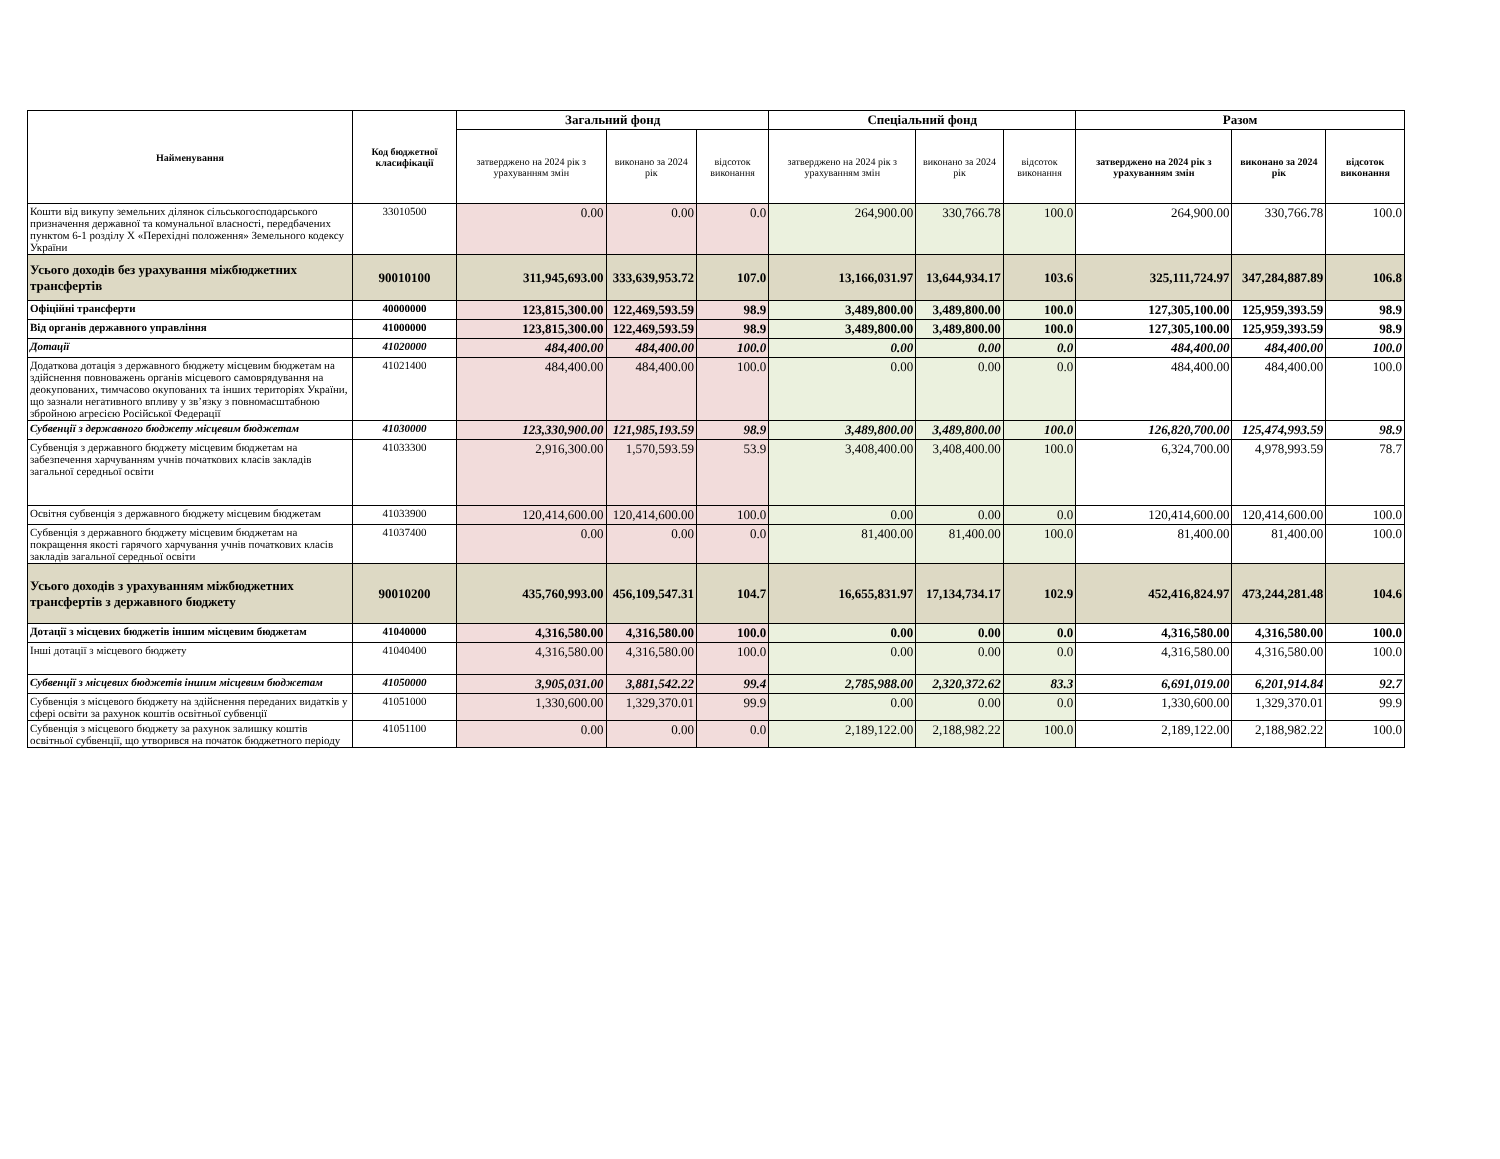| Найменування | Код бюджетної класифікації | Загальний фонд | | | Спеціальний фонд | | | Разом | | |
| --- | --- | --- | --- | --- | --- | --- | --- | --- | --- | --- |
| | | затверджено на 2024 рік з урахуванням змін | виконано за 2024 рік | відсоток виконання | затверджено на 2024 рік з урахуванням змін | виконано за 2024 рік | відсоток виконання | затверджено на 2024 рік з урахуванням змін | виконано за 2024 рік | відсоток виконання |
| Кошти від викупу земельних ділянок сільськогосподарського призначення державної та комунальної власності, передбачених пунктом 6-1 розділу X «Перехідні положення» Земельного кодексу України | 33010500 | 0.00 | 0.00 | 0.0 | 264,900.00 | 330,766.78 | 100.0 | 264,900.00 | 330,766.78 | 100.0 |
| Усього доходів без урахування міжбюджетних трансфертів | 90010100 | 311,945,693.00 | 333,639,953.72 | 107.0 | 13,166,031.97 | 13,644,934.17 | 103.6 | 325,111,724.97 | 347,284,887.89 | 106.8 |
| Офіційні трансферти | 40000000 | 123,815,300.00 | 122,469,593.59 | 98.9 | 3,489,800.00 | 3,489,800.00 | 100.0 | 127,305,100.00 | 125,959,393.59 | 98.9 |
| Від органів державного управління | 41000000 | 123,815,300.00 | 122,469,593.59 | 98.9 | 3,489,800.00 | 3,489,800.00 | 100.0 | 127,305,100.00 | 125,959,393.59 | 98.9 |
| Дотації | 41020000 | 484,400.00 | 484,400.00 | 100.0 | 0.00 | 0.00 | 0.0 | 484,400.00 | 484,400.00 | 100.0 |
| Додаткова дотація з державного бюджету місцевим бюджетам на здійснення повноважень органів місцевого самоврядування на деокупованих, тимчасово окупованих та інших територіях України, що зазнали негативного впливу у зв’язку з повномасштабною збройною агресією Російської Федерації | 41021400 | 484,400.00 | 484,400.00 | 100.0 | 0.00 | 0.00 | 0.0 | 484,400.00 | 484,400.00 | 100.0 |
| Субвенції з державного бюджету місцевим бюджетам | 41030000 | 123,330,900.00 | 121,985,193.59 | 98.9 | 3,489,800.00 | 3,489,800.00 | 100.0 | 126,820,700.00 | 125,474,993.59 | 98.9 |
| Субвенція з державного бюджету місцевим бюджетам на забезпечення харчуванням учнів початкових класів закладів загальної середньої освіти | 41033300 | 2,916,300.00 | 1,570,593.59 | 53.9 | 3,408,400.00 | 3,408,400.00 | 100.0 | 6,324,700.00 | 4,978,993.59 | 78.7 |
| Освітня субвенція з державного бюджету місцевим бюджетам | 41033900 | 120,414,600.00 | 120,414,600.00 | 100.0 | 0.00 | 0.00 | 0.0 | 120,414,600.00 | 120,414,600.00 | 100.0 |
| Субвенція з державного бюджету місцевим бюджетам на покращення якості гарячого харчування учнів початкових класів закладів загальної середньої освіти | 41037400 | 0.00 | 0.00 | 0.0 | 81,400.00 | 81,400.00 | 100.0 | 81,400.00 | 81,400.00 | 100.0 |
| Усього доходів з урахуванням міжбюджетних трансфертів з державного бюджету | 90010200 | 435,760,993.00 | 456,109,547.31 | 104.7 | 16,655,831.97 | 17,134,734.17 | 102.9 | 452,416,824.97 | 473,244,281.48 | 104.6 |
| Дотації з місцевих бюджетів іншим місцевим бюджетам | 41040000 | 4,316,580.00 | 4,316,580.00 | 100.0 | 0.00 | 0.00 | 0.0 | 4,316,580.00 | 4,316,580.00 | 100.0 |
| Інші дотації з місцевого бюджету | 41040400 | 4,316,580.00 | 4,316,580.00 | 100.0 | 0.00 | 0.00 | 0.0 | 4,316,580.00 | 4,316,580.00 | 100.0 |
| Субвенції з місцевих бюджетів іншим місцевим бюджетам | 41050000 | 3,905,031.00 | 3,881,542.22 | 99.4 | 2,785,988.00 | 2,320,372.62 | 83.3 | 6,691,019.00 | 6,201,914.84 | 92.7 |
| Субвенція з місцевого бюджету на здійснення переданих видатків у сфері освіти за рахунок коштів освітньої субвенції | 41051000 | 1,330,600.00 | 1,329,370.01 | 99.9 | 0.00 | 0.00 | 0.0 | 1,330,600.00 | 1,329,370.01 | 99.9 |
| Субвенція з місцевого бюджету за рахунок залишку коштів освітньої субвенції, що утворився на початок бюджетного періоду | 41051100 | 0.00 | 0.00 | 0.0 | 2,189,122.00 | 2,188,982.22 | 100.0 | 2,189,122.00 | 2,188,982.22 | 100.0 |